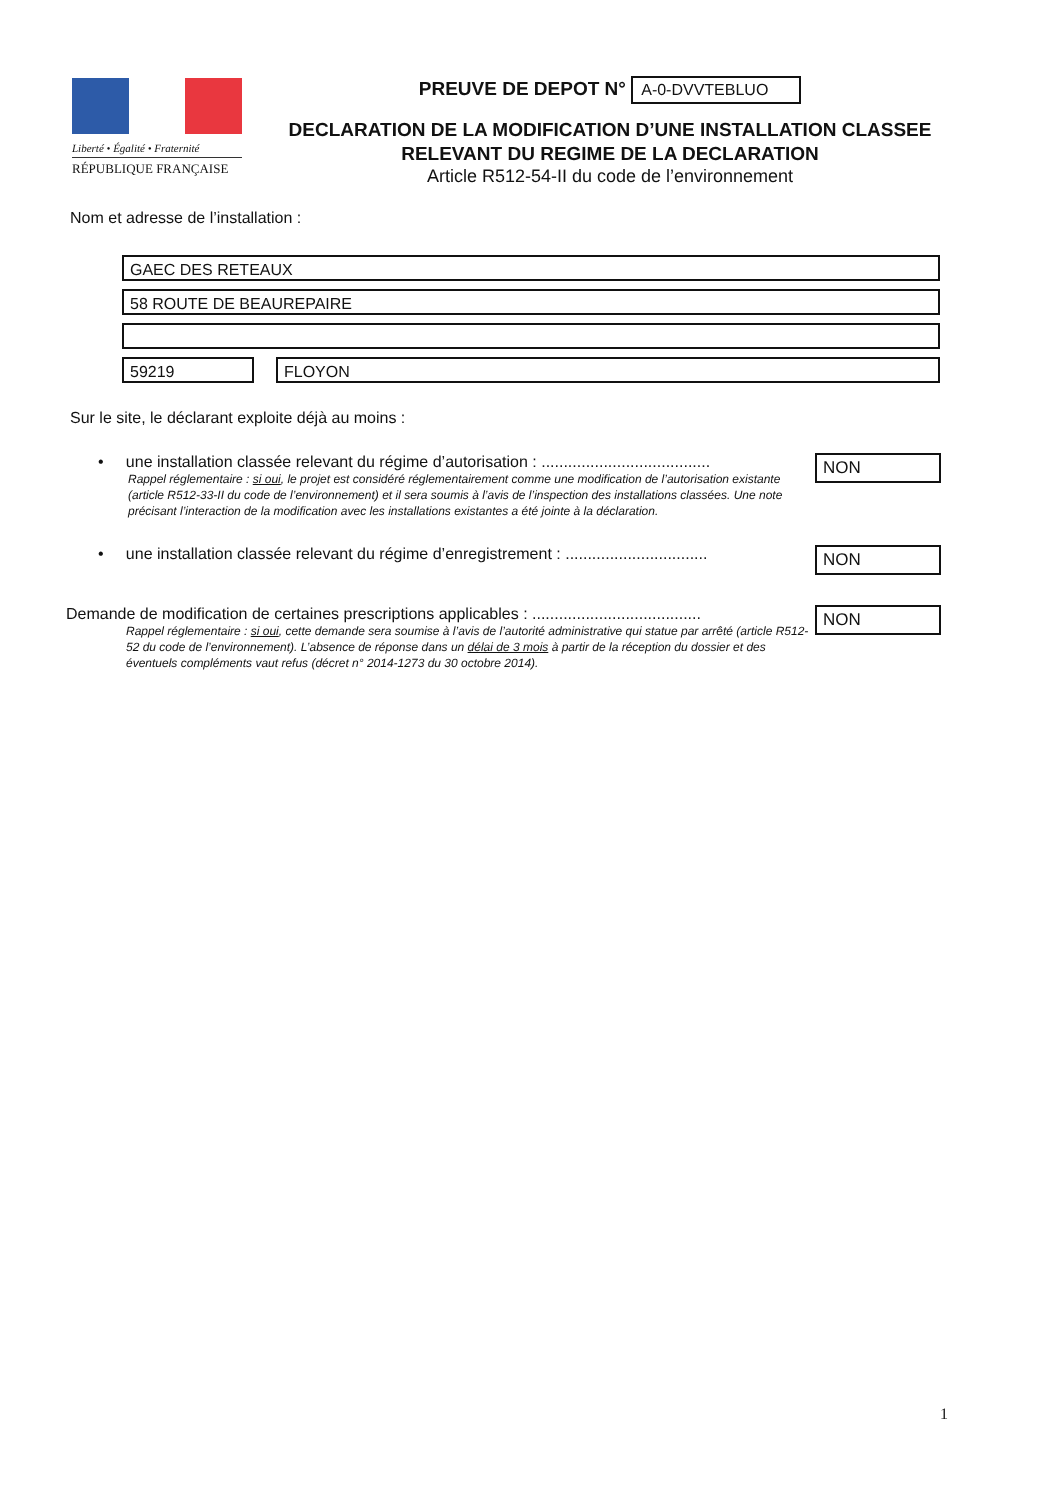Liberté • Égalité • Fraternité
RÉPUBLIQUE FRANÇAISE
PREUVE DE DEPOT N° A-0-DVVTEBLUO
DECLARATION DE LA MODIFICATION D’UNE INSTALLATION CLASSEE
RELEVANT DU REGIME DE LA DECLARATION
Article R512-54-II du code de l’environnement
Nom et adresse de l’installation :
GAEC DES RETEAUX
58 ROUTE DE BEAUREPAIRE
59219 FLOYON
Sur le site, le déclarant exploite déjà au moins :
• une installation classée relevant du régime d’autorisation : ......................................
Rappel réglementaire : si oui, le projet est considéré réglementairement comme une modification de l’autorisation existante (article R512-33-II du code de l’environnement) et il sera soumis à l’avis de l’inspection des installations classées. Une note précisant l’interaction de la modification avec les installations existantes a été jointe à la déclaration.
NON
• une installation classée relevant du régime d’enregistrement : ................................
NON
Demande de modification de certaines prescriptions applicables : ......................................
Rappel réglementaire : si oui, cette demande sera soumise à l’avis de l’autorité administrative qui statue par arrêté (article R512-52 du code de l’environnement). L’absence de réponse dans un délai de 3 mois à partir de la réception du dossier et des éventuels compléments vaut refus (décret n° 2014-1273 du 30 octobre 2014).
NON
1